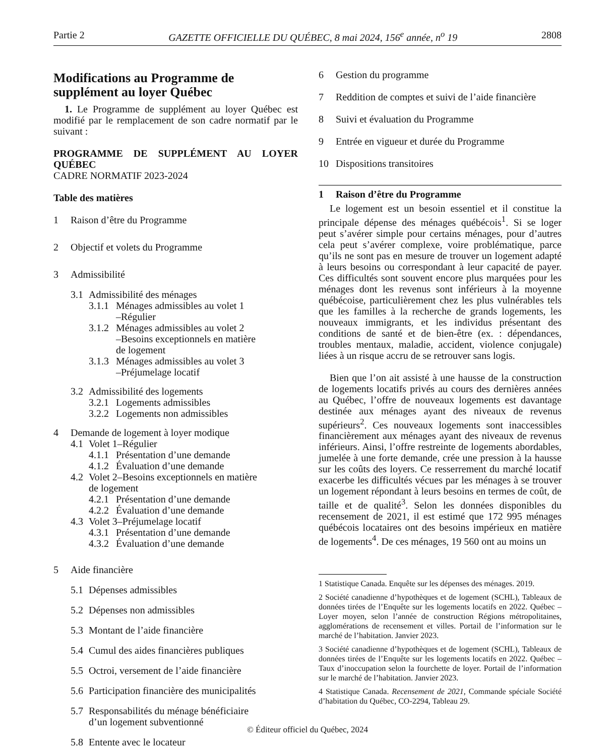Partie 2 GAZETTE OFFICIELLE DU QUÉBEC, 8 mai 2024, 156<sup>e</sup> année, n<sup>o</sup> 19 2808
Modifications au Programme de supplément au loyer Québec
1. Le Programme de supplément au loyer Québec est modifié par le remplacement de son cadre normatif par le suivant :
PROGRAMME DE SUPPLÉMENT AU LOYER QUÉBEC
CADRE NORMATIF 2023-2024
Table des matières
1 Raison d’être du Programme
2 Objectif et volets du Programme
3 Admissibilité
3.1 Admissibilité des ménages
3.1.1 Ménages admissibles au volet 1
–Régulier
3.1.2 Ménages admissibles au volet 2
–Besoins exceptionnels en matière
de logement
3.1.3 Ménages admissibles au volet 3
–Préjumelage locatif
3.2 Admissibilité des logements
3.2.1 Logements admissibles
3.2.2 Logements non admissibles
4 Demande de logement à loyer modique
4.1 Volet 1–Régulier
4.1.1 Présentation d’une demande
4.1.2 Évaluation d’une demande
4.2 Volet 2–Besoins exceptionnels en matière
de logement
4.2.1 Présentation d’une demande
4.2.2 Évaluation d’une demande
4.3 Volet 3–Préjumelage locatif
4.3.1 Présentation d’une demande
4.3.2 Évaluation d’une demande
5 Aide financière
5.1 Dépenses admissibles
5.2 Dépenses non admissibles
5.3 Montant de l’aide financière
5.4 Cumul des aides financières publiques
5.5 Octroi, versement de l’aide financière
5.6 Participation financière des municipalités
5.7 Responsabilités du ménage bénéficiaire
d’un logement subventionné
5.8 Entente avec le locateur
6 Gestion du programme
7 Reddition de comptes et suivi de l’aide financière
8 Suivi et évaluation du Programme
9 Entrée en vigueur et durée du Programme
10 Dispositions transitoires
1 Raison d’être du Programme
Le logement est un besoin essentiel et il constitue la principale dépense des ménages québécois<sup>1</sup>. Si se loger peut s’avérer simple pour certains ménages, pour d’autres cela peut s’avérer complexe, voire problématique, parce qu’ils ne sont pas en mesure de trouver un logement adapté à leurs besoins ou correspondant à leur capacité de payer. Ces difficultés sont souvent encore plus marquées pour les ménages dont les revenus sont inférieurs à la moyenne québécoise, particulièrement chez les plus vulnérables tels que les familles à la recherche de grands logements, les nouveaux immigrants, et les individus présentant des conditions de santé et de bien-être (ex. : dépendances, troubles mentaux, maladie, accident, violence conjugale) liées à un risque accru de se retrouver sans logis.
Bien que l’on ait assisté à une hausse de la construction de logements locatifs privés au cours des dernières années au Québec, l’offre de nouveaux logements est davantage destinée aux ménages ayant des niveaux de revenus supérieurs<sup>2</sup>. Ces nouveaux logements sont inaccessibles financièrement aux ménages ayant des niveaux de revenus inférieurs. Ainsi, l’offre restreinte de logements abordables, jumelée à une forte demande, crée une pression à la hausse sur les coûts des loyers. Ce resserrement du marché locatif exacerbe les difficultés vécues par les ménages à se trouver un logement répondant à leurs besoins en termes de coût, de taille et de qualité<sup>3</sup>. Selon les données disponibles du recensement de 2021, il est estimé que 172 995 ménages québécois locataires ont des besoins impérieux en matière de logements<sup>4</sup>. De ces ménages, 19 560 ont au moins un
1 Statistique Canada. Enquête sur les dépenses des ménages. 2019.
2 Société canadienne d’hypothèques et de logement (SCHL), Tableaux de données tirées de l’Enquête sur les logements locatifs en 2022. Québec – Loyer moyen, selon l’année de construction Régions métropolitaines, agglomérations de recensement et villes. Portail de l’information sur le marché de l’habitation. Janvier 2023.
3 Société canadienne d’hypothèques et de logement (SCHL), Tableaux de données tirées de l’Enquête sur les logements locatifs en 2022. Québec – Taux d’inoccupation selon la fourchette de loyer. Portail de l’information sur le marché de l’habitation. Janvier 2023.
4 Statistique Canada. Recensement de 2021, Commande spéciale Société d’habitation du Québec, CO-2294, Tableau 29.
© Éditeur officiel du Québec, 2024